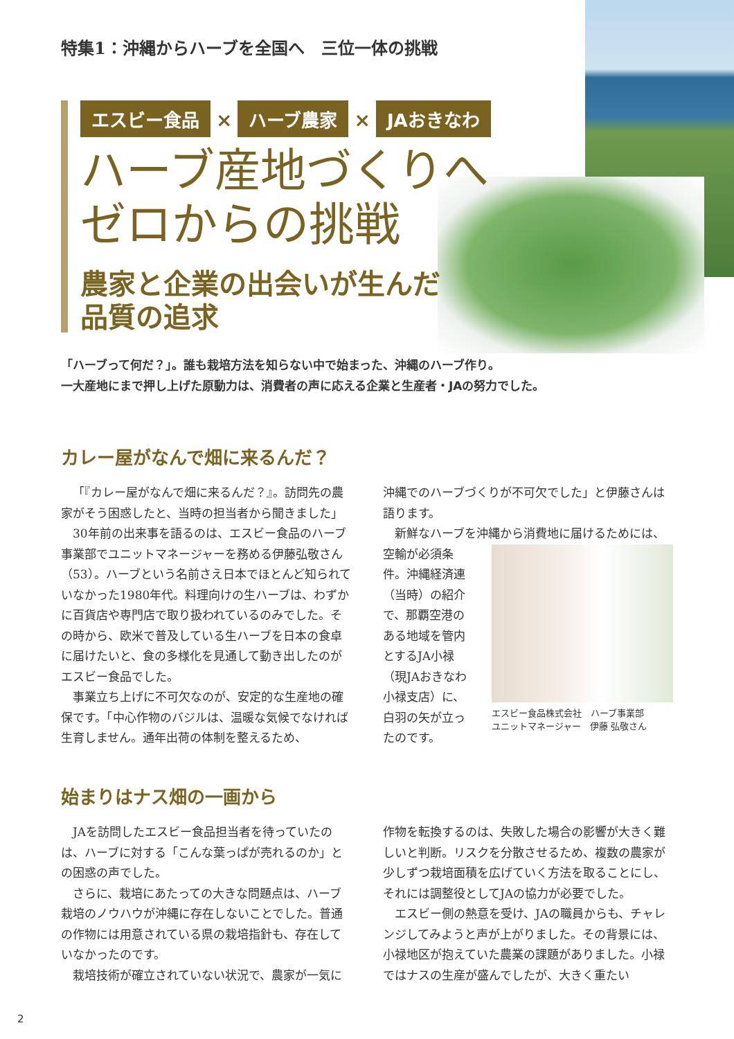特集1：沖縄からハーブを全国へ　三位一体の挑戦
エスビー食品 × ハーブ農家 × JAおきなわ
ハーブ産地づくりへ
ゼロからの挑戦
農家と企業の出会いが生んだ
品質の追求
「ハーブって何だ？」。誰も栽培方法を知らない中で始まった、沖縄のハーブ作り。
一大産地にまで押し上げた原動力は、消費者の声に応える企業と生産者・JAの努力でした。
カレー屋がなんで畑に来るんだ？
「『カレー屋がなんで畑に来るんだ？』。訪問先の農家がそう困惑したと、当時の担当者から聞きました」
30年前の出来事を語るのは、エスビー食品のハーブ事業部でユニットマネージャーを務める伊藤弘敬さん（53）。ハーブという名前さえ日本でほとんど知られていなかった1980年代。料理向けの生ハーブは、わずかに百貨店や専門店で取り扱われているのみでした。その時から、欧米で普及している生ハーブを日本の食卓に届けたいと、食の多様化を見通して動き出したのがエスビー食品でした。
事業立ち上げに不可欠なのが、安定的な生産地の確保です。「中心作物のバジルは、温暖な気候でなければ生育しません。通年出荷の体制を整えるため、
沖縄でのハーブづくりが不可欠でした」と伊藤さんは語ります。
新鮮なハーブを沖縄から消費地に届けるためには、
空輸が必須条件。沖縄経済連（当時）の紹介で、那覇空港のある地域を管内とするJA小禄（現JAおきなわ小禄支店）に、白羽の矢が立ったのです。
エスビー食品株式会社　ハーブ事業部
ユニットマネージャー　伊藤 弘敬さん
始まりはナス畑の一画から
JAを訪問したエスビー食品担当者を待っていたのは、ハーブに対する「こんな葉っぱが売れるのか」との困惑の声でした。
さらに、栽培にあたっての大きな問題点は、ハーブ栽培のノウハウが沖縄に存在しないことでした。普通の作物には用意されている県の栽培指針も、存在していなかったのです。
栽培技術が確立されていない状況で、農家が一気に
作物を転換するのは、失敗した場合の影響が大きく難しいと判断。リスクを分散させるため、複数の農家が少しずつ栽培面積を広げていく方法を取ることにし、それには調整役としてJAの協力が必要でした。
エスビー側の熱意を受け、JAの職員からも、チャレンジしてみようと声が上がりました。その背景には、小禄地区が抱えていた農業の課題がありました。小禄ではナスの生産が盛んでしたが、大きく重たい
2